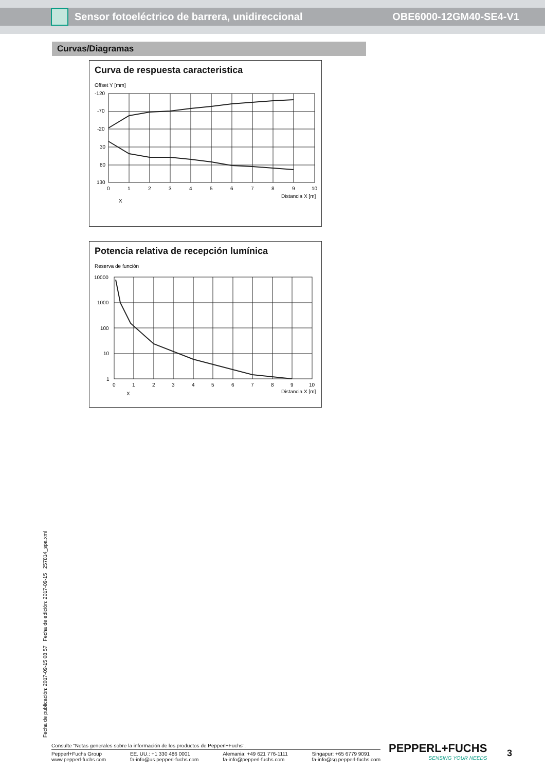Sensor fotoeléctrico de barrera, unidireccional OBE6000-12GM40-SE4-V1
Curvas/Diagramas
Curva de respuesta caracteristica
Offset Y [mm]
-120
-70
-20
30
80
130
0
1
2
3
4
5
6
7
8
9
10
Distancia X [m]
X
Potencia relativa de recepción lumínica
Reserva de función
10000
1000
100
10
1
0
1
2
3
4
5
6
7
8
9
10
Distancia X [m]
X
Fecha de publicación: 2017-09-15 08:57 Fecha de edición: 2017-09-15 257814_spa.xml
Consulte "Notas generales sobre la información de los productos de Pepperl+Fuchs".
Pepperl+Fuchs Group
www.pepperl-fuchs.com EE. UU.: +1 330 486 0001
fa-info@us.pepperl-fuchs.com Alemania: +49 621 776-1111
fa-info@pepperl-fuchs.com Singapur: +65 6779 9091
fa-info@sg.pepperl-fuchs.com
PEPPERL+FUCHS
SENSING YOUR NEEDS
3